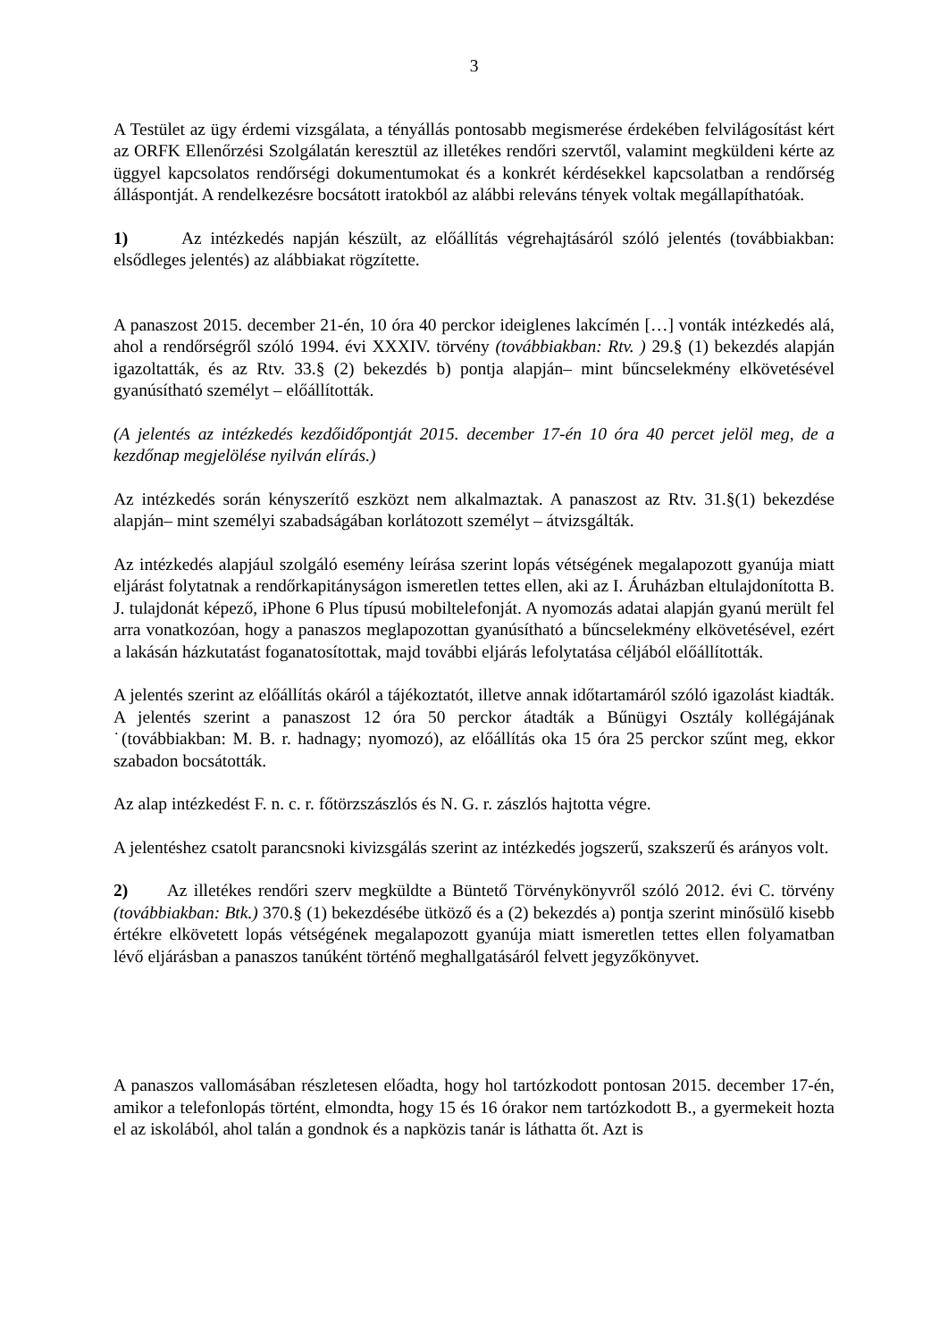3
A Testület az ügy érdemi vizsgálata, a tényállás pontosabb megismerése érdekében felvilágosítást kért az ORFK Ellenőrzési Szolgálatán keresztül az illetékes rendőri szervtől, valamint megküldeni kérte az üggyel kapcsolatos rendőrségi dokumentumokat és a konkrét kérdésekkel kapcsolatban a rendőrség álláspontját. A rendelkezésre bocsátott iratokból az alábbi releváns tények voltak megállapíthatóak.
1) Az intézkedés napján készült, az előállítás végrehajtásáról szóló jelentés (továbbiakban: elsődleges jelentés) az alábbiakat rögzítette.
A panaszost 2015. december 21-én, 10 óra 40 perckor ideiglenes lakcímén […] vonták intézkedés alá, ahol a rendőrségről szóló 1994. évi XXXIV. törvény (továbbiakban: Rtv. ) 29.§ (1) bekezdés alapján igazoltatták, és az Rtv. 33.§ (2) bekezdés b) pontja alapján– mint bűncselekmény elkövetésével gyanúsítható személyt – előállították.
(A jelentés az intézkedés kezdőidőpontját 2015. december 17-én 10 óra 40 percet jelöl meg, de a kezdőnap megjelölése nyilván elírás.)
Az intézkedés során kényszerítő eszközt nem alkalmaztak. A panaszost az Rtv. 31.§(1) bekezdése alapján– mint személyi szabadságában korlátozott személyt – átvizsgálták.
Az intézkedés alapjául szolgáló esemény leírása szerint lopás vétségének megalapozott gyanúja miatt eljárást folytatnak a rendőrkapitányságon ismeretlen tettes ellen, aki az I. Áruházban eltulajdonította B. J. tulajdonát képező, iPhone 6 Plus típusú mobiltelefonját. A nyomozás adatai alapján gyanú merült fel arra vonatkozóan, hogy a panaszos meglapozottan gyanúsítható a bűncselekmény elkövetésével, ezért a lakásán házkutatást foganatosítottak, majd további eljárás lefolytatása céljából előállították.
A jelentés szerint az előállítás okáról a tájékoztatót, illetve annak időtartamáról szóló igazolást kiadták. A jelentés szerint a panaszost 12 óra 50 perckor átadták a Bűnügyi Osztály kollégájának ˙(továbbiakban: M. B. r. hadnagy; nyomozó), az előállítás oka 15 óra 25 perckor szűnt meg, ekkor szabadon bocsátották.
Az alap intézkedést F. n. c. r. főtörzszászlós és N. G. r. zászlós hajtotta végre.
A jelentéshez csatolt parancsnoki kivizsgálás szerint az intézkedés jogszerű, szakszerű és arányos volt.
2) Az illetékes rendőri szerv megküldte a Büntető Törvénykönyvről szóló 2012. évi C. törvény (továbbiakban: Btk.) 370.§ (1) bekezdésébe ütköző és a (2) bekezdés a) pontja szerint minősülő kisebb értékre elkövetett lopás vétségének megalapozott gyanúja miatt ismeretlen tettes ellen folyamatban lévő eljárásban a panaszos tanúként történő meghallgatásáról felvett jegyzőkönyvet.
A panaszos vallomásában részletesen előadta, hogy hol tartózkodott pontosan 2015. december 17-én, amikor a telefonlopás történt, elmondta, hogy 15 és 16 órakor nem tartózkodott B., a gyermekeit hozta el az iskolából, ahol talán a gondnok és a napközis tanár is láthatta őt. Azt is